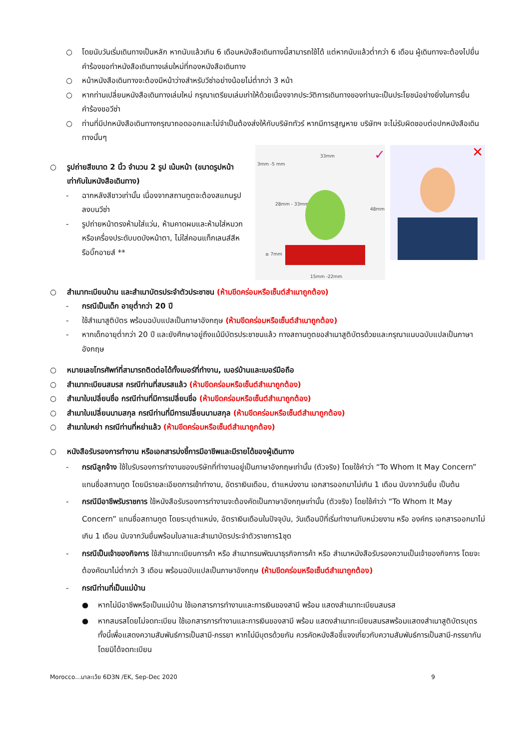○ โดยนับวันเริ่มเดินทางเป็นหลัก หากนับแล้วเกิน 6 เดือนหนังสือเดินทางนี้สามารถใช้ได้ แต่หากนับแล้วต่ำกว่า 6 เดือน ผู้เดินทางจะต้องไปยื่นคำร้องขอทำหนังสือเดินทางเล่มใหม่ที่กองหนังสือเดินทาง
○ หน้าหนังสือเดินทางจะต้องมีหน้าว่างสำหรับวีซ่าอย่างน้อยไม่ต่ำกว่า 3 หน้า
○ หากท่านเปลี่ยนหนังสือเดินทางเล่มใหม่ กรุณาเตรียมเล่มเก่าให้ด้วยเนื่องจากประวัติการเดินทางของท่านจะเป็นประโยชน์อย่างยิ่งในการยื่นคำร้องขอวีซ่า
○ ท่านที่มีปกหนังสือเดินทางกรุณาถอดออกและไม่จำเป็นต้องส่งให้กับบริษัททัวร์ หากมีการสูญหาย บริษัทฯ จะไม่รับผิดชอบต่อปกหนังสือเดินทางนั้นๆ
33mm
3mm -5 mm
28mm - 33mm
48mm
≥ 7mm
15mm -22mm
✓
✕
○ รูปถ่ายสีขนาด 2 นิ้ว จำนวน 2 รูป เน้นหน้า (ขนาดรูปหน้าเท่ากับในหนังสือเดินทาง)
- ฉากหลังสีขาวเท่านั้น เนื่องจากสถานทูตจะต้องสแกนรูปลงบนวีซ่า
- รูปถ่ายหน้าตรงห้ามใส่แว่น, ห้ามคาดผมและห้ามใส่หมวกหรือเครื่องประดับบดบังหน้าตา, ไม่ใส่คอนแท็กเลนส์สีหรือบิ๊กอายส์ **
○ สำเนาทะเบียนบ้าน และสำเนาบัตรประจำตัวประชาชน (ห้ามขีดคร่อมหรือเซ็นต์สำเนาถูกต้อง)
- กรณีเป็นเด็ก อายุต่ำกว่า 20 ปี
- ใช้สำเนาสูติบัตร พร้อมฉบับแปลเป็นภาษาอังกฤษ (ห้ามขีดคร่อมหรือเซ็นต์สำเนาถูกต้อง)
- หากเด็กอายุต่ำกว่า 20 ปี และยังศึกษาอยู่ถึงแม้มีบัตรประชาชนแล้ว ทางสถานทูตขอสำเนาสูติบัตรด้วยและกรุณาแนบฉบับแปลเป็นภาษาอังกฤษ
○ หมายเลขโทรศัพท์ที่สามารถติดต่อได้ทั้งเบอร์ที่ทำงาน, เบอร์บ้านและเบอร์มือถือ
○ สำเนาทะเบียนสมรส กรณีท่านที่สมรสแล้ว (ห้ามขีดคร่อมหรือเซ็นต์สำเนาถูกต้อง)
○ สำเนาใบเปลี่ยนชื่อ กรณีท่านที่มีการเปลี่ยนชื่อ (ห้ามขีดคร่อมหรือเซ็นต์สำเนาถูกต้อง)
○ สำเนาใบเปลี่ยนนามสกุล กรณีท่านที่มีการเปลี่ยนนามสกุล (ห้ามขีดคร่อมหรือเซ็นต์สำเนาถูกต้อง)
○ สำเนาใบหย่า กรณีท่านที่หย่าแล้ว (ห้ามขีดคร่อมหรือเซ็นต์สำเนาถูกต้อง)
○ หนังสือรับรองการทำงาน หรือเอกสารบ่งชี้การมีอาชีพและมีรายได้ของผู้เดินทาง
- กรณีลูกจ้าง ใช้ใบรับรองการทำงานของบริษัทที่ทำงานอยู่เป็นภาษาอังกฤษเท่านั้น (ตัวจริง) โดยใช้คำว่า “To Whom It May Concern” แทนชื่อสถานทูต โดยมีรายละเอียดการเข้าทำงาน, อัตราเงินเดือน, ตำแหน่งงาน เอกสารออกมาไม่เกิน 1 เดือน นับจากวันยื่น เป็นต้น
- กรณีมีอาชีพรับราชการ ใช้หนังสือรับรองการทำงานจะต้องคัดเป็นภาษาอังกฤษเท่านั้น (ตัวจริง) โดยใช้คำว่า “To Whom It May Concern” แทนชื่อสถานทูต โดยระบุตำแหน่ง, อัตราเงินเดือนในปัจจุบัน, วันเดือนปีที่เริ่มทำงานกับหน่วยงาน หรือ องค์กร เอกสารออกมาไม่เกิน 1 เดือน นับจากวันยื่นพร้อมใบลาและสำเนาบัตรประจำตัวราชการ1ชุด
- กรณีเป็นเจ้าของกิจการ ใช้สำเนาทะเบียนการค้า หรือ สำเนากรมพัฒนาธุรกิจการค้า หรือ สำเนาหนังสือรับรองความเป็นเจ้าของกิจการ โดยจะต้องคัดมาไม่ต่ำกว่า 3 เดือน พร้อมฉบับแปลเป็นภาษาอังกฤษ (ห้ามขีดคร่อมหรือเซ็นต์สำเนาถูกต้อง)
- กรณีท่านที่เป็นแม่บ้าน
● หากไม่มีอาชีพหรือเป็นแม่บ้าน ใช้เอกสารการทำงานและการเงินของสามี พร้อม แสดงสำเนาทะเบียนสมรส
● หากสมรสโดยไม่จดทะเบียน ใช้เอกสารการทำงานและการเงินของสามี พร้อม แสดงสำเนาทะเบียนสมรสพร้อมแสดงสำเนาสูติบัตรบุตร ทั้งนี้เพื่อแสดงความสัมพันธ์การเป็นสามี-ภรรยา หากไม่มีบุตรด้วยกัน ควรคัดหนังสือชี้แจงเกี่ยวกับความสัมพันธ์การเป็นสามี-ภรรยากัน โดยมิได้จดทะเบียน
Morocco…มาละเว้ย 6D3N /EK, Sep-Dec 2020 9